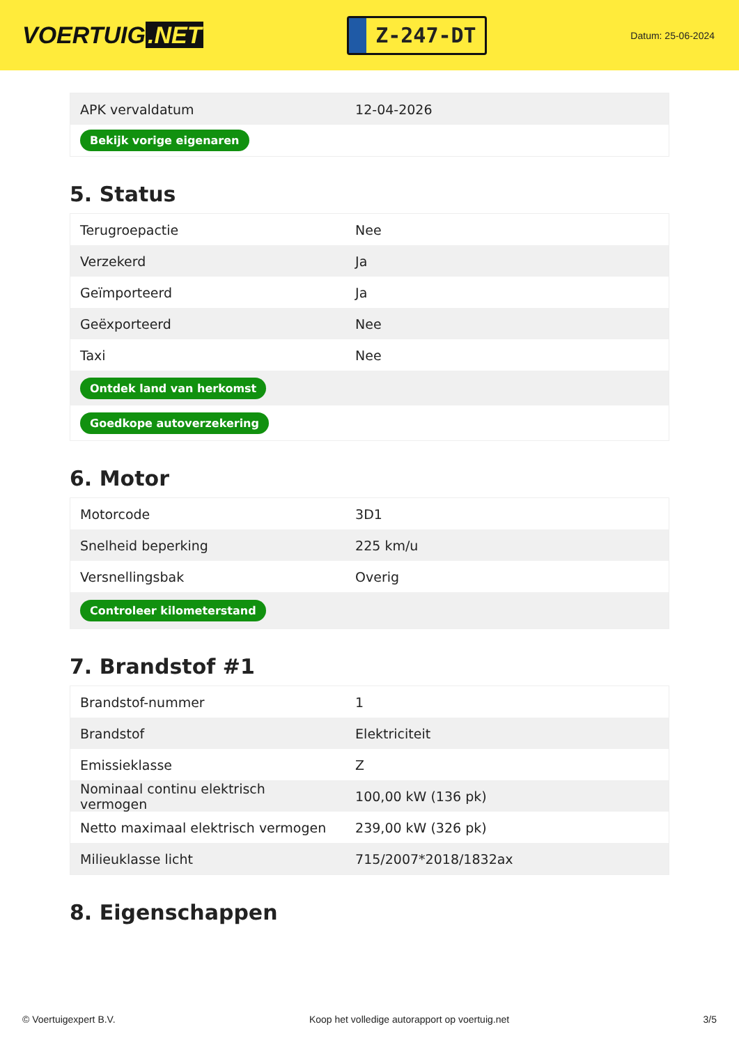VOERTUIG.NET
Z-247-DT
Datum: 25-06-2024
| APK vervaldatum | 12-04-2026 |
| Bekijk vorige eigenaren | |
5. Status
| Terugroepactie | Nee |
| Verzekerd | Ja |
| Geïmporteerd | Ja |
| Geëxporteerd | Nee |
| Taxi | Nee |
| Ontdek land van herkomst | |
| Goedkope autoverzekering | |
6. Motor
| Motorcode | 3D1 |
| Snelheid beperking | 225 km/u |
| Versnellingsbak | Overig |
| Controleer kilometerstand | |
7. Brandstof #1
| Brandstof-nummer | 1 |
| Brandstof | Elektriciteit |
| Emissieklasse | Z |
| Nominaal continu elektrisch vermogen | 100,00 kW (136 pk) |
| Netto maximaal elektrisch vermogen | 239,00 kW (326 pk) |
| Milieuklasse licht | 715/2007*2018/1832ax |
8. Eigenschappen
© Voertuigexpert B.V. Koop het volledige autorapport op voertuig.net 3/5